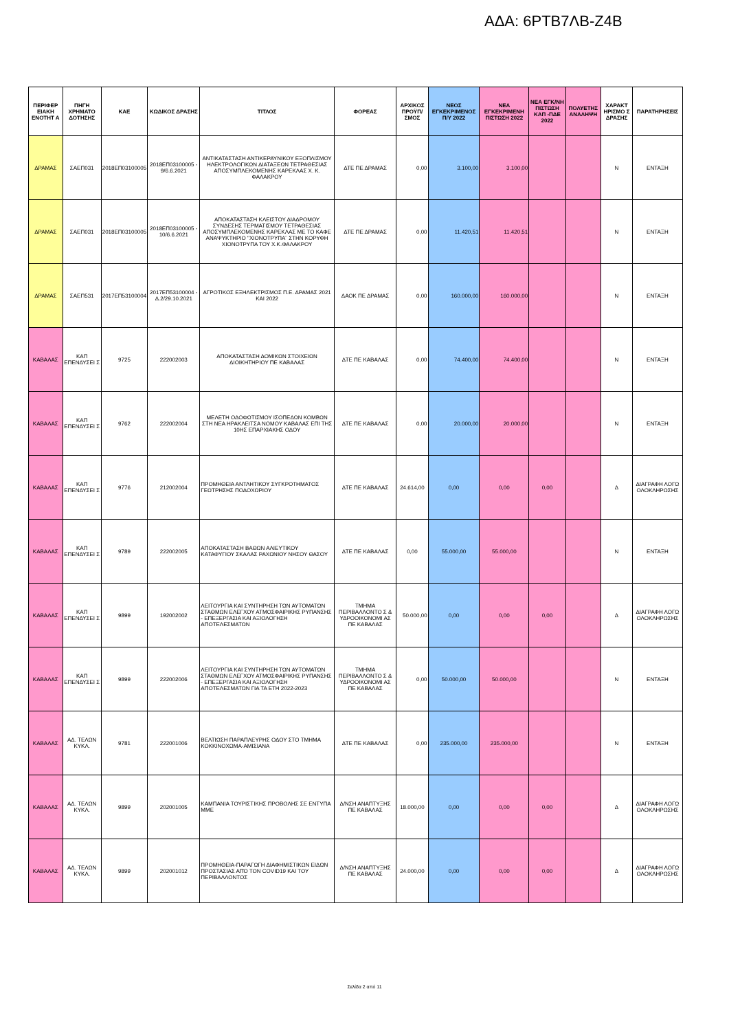ΑΔΑ: 6ΡΤΒ7ΛΒ-Ζ4Β
| ΠΕΡΙΦΕΡ ΕΙΑΚΗ ΕΝΟΤΗΤ Α | ΠΗΓΗ ΧΡΗΜΑΤΟ ΔΟΤΗΣΗΣ | ΚΑΕ | ΚΩΔΙΚΟΣ ΔΡΑΣΗΣ | ΤΙΤΛΟΣ | ΦΟΡΕΑΣ | ΑΡΧΙΚΟΣ ΠΡΟΫΠ/ΣΜΟΣ | ΝΕΟΣ ΕΓΚΕΚΡΙΜΕΝΟΣ Π/Υ 2022 | ΝΕΑ ΕΓΚΕΚΡΙΜΕΝΗ ΠΙΣΤΩΣΗ 2022 | ΝΕΑ ΕΓΚ/ΝΗ ΠΙΣΤΩΣΗ ΚΑΠ -ΠΔΕ 2022 | ΠΟΛΥΕΤΗΣ ΑΝΑΛΗΨΗ | ΧΑΡΑΚΤ ΗΡΙΣΜΟ Σ ΔΡΑΣΗΣ | ΠΑΡΑΤΗΡΗΣΕΙΣ |
| --- | --- | --- | --- | --- | --- | --- | --- | --- | --- | --- | --- | --- |
| ΔΡΑΜΑΣ | ΣΑΕΠ031 | 2018ΕΠ03100005 | 2018ΕΠ03100005 - 9/6.6.2021 | ΑΝΤΙΚΑΤΑΣΤΑΣΗ ΑΝΤΙΚΕΡΑΥΝΙΚΟΥ ΕΞΟΠΛΙΣΜΟΥ ΗΛΕΚΤΡΟΛΟΓΙΚΩΝ ΔΙΑΤΑΞΕΩΝ ΤΕΤΡΑΘΕΣΙΑΣ ΑΠΟΣΥΜΠΛΕΚΟΜΕΝΗΣ ΚΑΡΕΚΛΑΣ Χ. Κ. ΦΑΛΑΚΡΟΥ | ΔΤΕ ΠΕ ΔΡΑΜΑΣ | 0,00 | 3.100,00 | 3.100,00 | | | Ν | ΕΝΤΑΞΗ |
| ΔΡΑΜΑΣ | ΣΑΕΠ031 | 2018ΕΠ03100005 | 2018ΕΠ03100005 - 10/6.6.2021 | ΑΠΟΚΑΤΑΣΤΑΣΗ ΚΛΕΙΣΤΟΥ ΔΙΑΔΡΟΜΟΥ ΣΥΝΔΕΣΗΣ ΤΕΡΜΑΤΙΣΜΟΥ ΤΕΤΡΑΘΕΣΙΑΣ ΑΠΟΣΥΜΠΛΕΚΟΜΕΝΗΣ ΚΑΡΕΚΛΑΣ ΜΕ ΤΟ ΚΑΦΕ ΑΝΑΨΥΚΤΗΡΙΟ "ΧΙΟΝΟΤΡΥΠΑ¨ ΣΤΗΝ ΚΟΡΥΦΗ ΧΙΟΝΟΤΡΥΠΑ ΤΟΥ Χ.Κ.ΦΑΛΑΚΡΟΥ | ΔΤΕ ΠΕ ΔΡΑΜΑΣ | 0,00 | 11.420,51 | 11.420,51 | | | Ν | ΕΝΤΑΞΗ |
| ΔΡΑΜΑΣ | ΣΑΕΠ531 | 2017ΕΠ53100004 | 2017ΕΠ53100004 - Δ.2/29.10.2021 | ΑΓΡΟΤΙΚΟΣ ΕΞΗΛΕΚΤΡΙΣΜΟΣ Π.Ε. ΔΡΑΜΑΣ 2021 ΚΑΙ 2022 | ΔΑΟΚ ΠΕ ΔΡΑΜΑΣ | 0,00 | 160.000,00 | 160.000,00 | | | Ν | ΕΝΤΑΞΗ |
| ΚΑΒΑΛΑΣ | ΚΑΠ ΕΠΕΝΔΥΣΕΙ Σ | 9725 | 222002003 | ΑΠΟΚΑΤΑΣΤΑΣΗ ΔΟΜΙΚΩΝ ΣΤΟΙΧΕΙΩΝ ΔΙΟΙΚΗΤΗΡΙΟΥ ΠΕ ΚΑΒΑΛΑΣ | ΔΤΕ ΠΕ ΚΑΒΑΛΑΣ | 0,00 | 74.400,00 | 74.400,00 | | | Ν | ΕΝΤΑΞΗ |
| ΚΑΒΑΛΑΣ | ΚΑΠ ΕΠΕΝΔΥΣΕΙ Σ | 9762 | 222002004 | ΜΕΛΕΤΗ ΟΔΟΦΩΤΙΣΜΟΥ ΙΣΟΠΕΔΩΝ ΚΟΜΒΩΝ ΣΤΗ ΝΕΑ ΗΡΑΚΛΕΙΤΣΑ ΝΟΜΟΥ ΚΑΒΑΛΑΣ ΕΠΙ ΤΗΣ 10ΗΣ ΕΠΑΡΧΙΑΚΗΣ ΟΔΟΥ | ΔΤΕ ΠΕ ΚΑΒΑΛΑΣ | 0,00 | 20.000,00 | 20.000,00 | | | Ν | ΕΝΤΑΞΗ |
| ΚΑΒΑΛΑΣ | ΚΑΠ ΕΠΕΝΔΥΣΕΙ Σ | 9776 | 212002004 | ΠΡΟΜΗΘΕΙΑ ΑΝΤΛΗΤΙΚΟΥ ΣΥΓΚΡΟΤΗΜΑΤΟΣ ΓΕΩΤΡΗΣΗΣ ΠΟΔΟΧΩΡΙΟΥ | ΔΤΕ ΠΕ ΚΑΒΑΛΑΣ | 24.614,00 | 0,00 | 0,00 | 0,00 | | Δ | ΔΙΑΓΡΑΦΗ ΛΟΓΩ ΟΛΟΚΛΗΡΩΣΗΣ |
| ΚΑΒΑΛΑΣ | ΚΑΠ ΕΠΕΝΔΥΣΕΙ Σ | 9789 | 222002005 | ΑΠΟΚΑΤΑΣΤΑΣΗ ΒΑΘΩΝ ΑΛΙΕΥΤΙΚΟΥ ΚΑΤΑΦΥΓΙΟΥ ΣΚΑΛΑΣ ΡΑΧΩΝΙΟΥ ΝΗΣΟΥ ΘΑΣΟΥ | ΔΤΕ ΠΕ ΚΑΒΑΛΑΣ | 0,00 | 55.000,00 | 55.000,00 | | | Ν | ΕΝΤΑΞΗ |
| ΚΑΒΑΛΑΣ | ΚΑΠ ΕΠΕΝΔΥΣΕΙ Σ | 9899 | 192002002 | ΛΕΙΤΟΥΡΓΙΑ ΚΑΙ ΣΥΝΤΗΡΗΣΗ ΤΩΝ ΑΥΤΟΜΑΤΩΝ ΣΤΑΘΜΩΝ ΕΛΕΓΧΟΥ ΑΤΜΟΣΦΑΙΡΙΚΗΣ ΡΥΠΑΝΣΗΣ - ΕΠΕΞΕΡΓΑΣΙΑ ΚΑΙ ΑΞΙΟΛΟΓΗΣΗ ΑΠΟΤΕΛΕΣΜΑΤΩΝ | ΤΜΗΜΑ ΠΕΡΙΒΑΛΛΟΝΤΟ Σ & ΥΔΡΟΟΙΚΟΝΟΜΙ ΑΣ ΠΕ ΚΑΒΑΛΑΣ | 50.000,00 | 0,00 | 0,00 | 0,00 | | Δ | ΔΙΑΓΡΑΦΗ ΛΟΓΩ ΟΛΟΚΛΗΡΩΣΗΣ |
| ΚΑΒΑΛΑΣ | ΚΑΠ ΕΠΕΝΔΥΣΕΙ Σ | 9899 | 222002006 | ΛΕΙΤΟΥΡΓΙΑ ΚΑΙ ΣΥΝΤΗΡΗΣΗ ΤΩΝ ΑΥΤΟΜΑΤΩΝ ΣΤΑΘΜΩΝ ΕΛΕΓΧΟΥ ΑΤΜΟΣΦΑΙΡΙΚΗΣ ΡΥΠΑΝΣΗΣ - ΕΠΕΞΕΡΓΑΣΙΑ ΚΑΙ ΑΞΙΟΛΟΓΗΣΗ ΑΠΟΤΕΛΕΣΜΑΤΩΝ ΓΙΑ ΤΑ ΕΤΗ 2022-2023 | ΤΜΗΜΑ ΠΕΡΙΒΑΛΛΟΝΤΟ Σ & ΥΔΡΟΟΙΚΟΝΟΜΙ ΑΣ ΠΕ ΚΑΒΑΛΑΣ | 0,00 | 50.000,00 | 50.000,00 | | | Ν | ΕΝΤΑΞΗ |
| ΚΑΒΑΛΑΣ | ΑΔ. ΤΕΛΩΝ ΚΥΚΛ. | 9781 | 222001006 | ΒΕΛΤΙΩΣΗ ΠΑΡΑΠΛΕΥΡΗΣ ΟΔΟΥ ΣΤΟ ΤΜΗΜΑ ΚΟΚΚΙΝΟΧΩΜΑ-ΑΜΙΣΙΑΝΑ | ΔΤΕ ΠΕ ΚΑΒΑΛΑΣ | 0,00 | 235.000,00 | 235.000,00 | | | Ν | ΕΝΤΑΞΗ |
| ΚΑΒΑΛΑΣ | ΑΔ. ΤΕΛΩΝ ΚΥΚΛ. | 9899 | 202001005 | ΚΑΜΠΑΝΙΑ ΤΟΥΡΙΣΤΙΚΗΣ ΠΡΟΒΟΛΗΣ ΣΕ ΕΝΤΥΠΑ ΜΜΕ | Δ/ΝΣΗ ΑΝΑΠΤΥΞΗΣ ΠΕ ΚΑΒΑΛΑΣ | 18.000,00 | 0,00 | 0,00 | 0,00 | | Δ | ΔΙΑΓΡΑΦΗ ΛΟΓΩ ΟΛΟΚΛΗΡΩΣΗΣ |
| ΚΑΒΑΛΑΣ | ΑΔ. ΤΕΛΩΝ ΚΥΚΛ. | 9899 | 202001012 | ΠΡΟΜΗΘΕΙΑ-ΠΑΡΑΓΩΓΗ ΔΙΑΦΗΜΙΣΤΙΚΩΝ ΕΙΔΩΝ ΠΡΟΣΤΑΣΙΑΣ ΑΠΌ ΤΟΝ COVID19 ΚΑΙ ΤΟΥ ΠΕΡΙΒΑΛΛΟΝΤΟΣ | Δ/ΝΣΗ ΑΝΑΠΤΥΞΗΣ ΠΕ ΚΑΒΑΛΑΣ | 24.000,00 | 0,00 | 0,00 | 0,00 | | Δ | ΔΙΑΓΡΑΦΗ ΛΟΓΩ ΟΛΟΚΛΗΡΩΣΗΣ |
Σελίδα 2 από 11